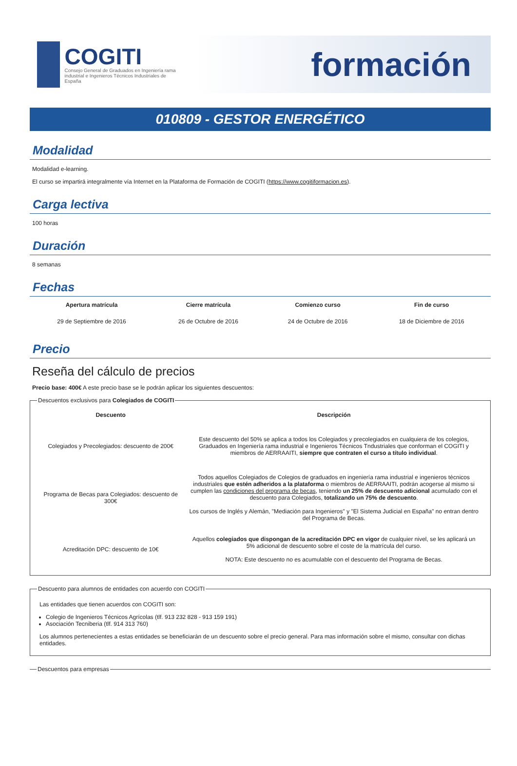COGITI
Consejo General de Graduados en Ingeniería rama industrial e Ingenieros Técnicos Industriales de España
formación
010809 - GESTOR ENERGÉTICO
Modalidad
Modalidad e-learning.
El curso se impartirá integralmente vía Internet en la Plataforma de Formación de COGITI (https://www.cogitiformacion.es).
Carga lectiva
100 horas
Duración
8 semanas
Fechas
| Apertura matrícula | Cierre matrícula | Comienzo curso | Fin de curso |
| --- | --- | --- | --- |
| 29 de Septiembre de 2016 | 26 de Octubre de 2016 | 24 de Octubre de 2016 | 18 de Diciembre de 2016 |
Precio
Reseña del cálculo de precios
Precio base: 400€ A este precio base se le podrán aplicar los siguientes descuentos:
Descuentos exclusivos para Colegiados de COGITI
| Descuento | Descripción |
| --- | --- |
| Colegiados y Precolegiados: descuento de 200€ | Este descuento del 50% se aplica a todos los Colegiados y precolegiados en cualquiera de los colegios, Graduados en Ingeniería rama industrial e Ingenieros Técnicos Tndustriales que conforman el COGITI y miembros de AERRAAITI, siempre que contraten el curso a título individual . |
| Programa de Becas para Colegiados: descuento de 300€ | Todos aquellos Colegiados de Colegios de graduados en ingeniería rama industrial e ingenieros técnicos industriales que estén adheridos a la plataforma o miembros de AERRAAITI, podrán acogerse al mismo si cumplen las condiciones del programa de becas , teniendo un 25% de descuento adicional acumulado con el descuento para Colegiados, totalizando un 75% de descuento . Los cursos de Inglés y Alemán, "Mediación para Ingenieros" y "El Sistema Judicial en España" no entran dentro del Programa de Becas. |
| Acreditación DPC: descuento de 10€ | Aquellos colegiados que dispongan de la acreditación DPC en vigor de cualquier nivel, se les aplicará un 5% adicional de descuento sobre el coste de la matrícula del curso. NOTA: Este descuento no es acumulable con el descuento del Programa de Becas. |
Descuento para alumnos de entidades con acuerdo con COGITI
Las entidades que tienen acuerdos con COGITI son:
Colegio de Ingenieros Técnicos Agrícolas (tlf. 913 232 828 - 913 159 191)
Asociación Tecniberia (tlf. 914 313 760)
Los alumnos pertenecientes a estas entidades se beneficiarán de un descuento sobre el precio general. Para mas información sobre el mismo, consultar con dichas entidades.
Descuentos para empresas